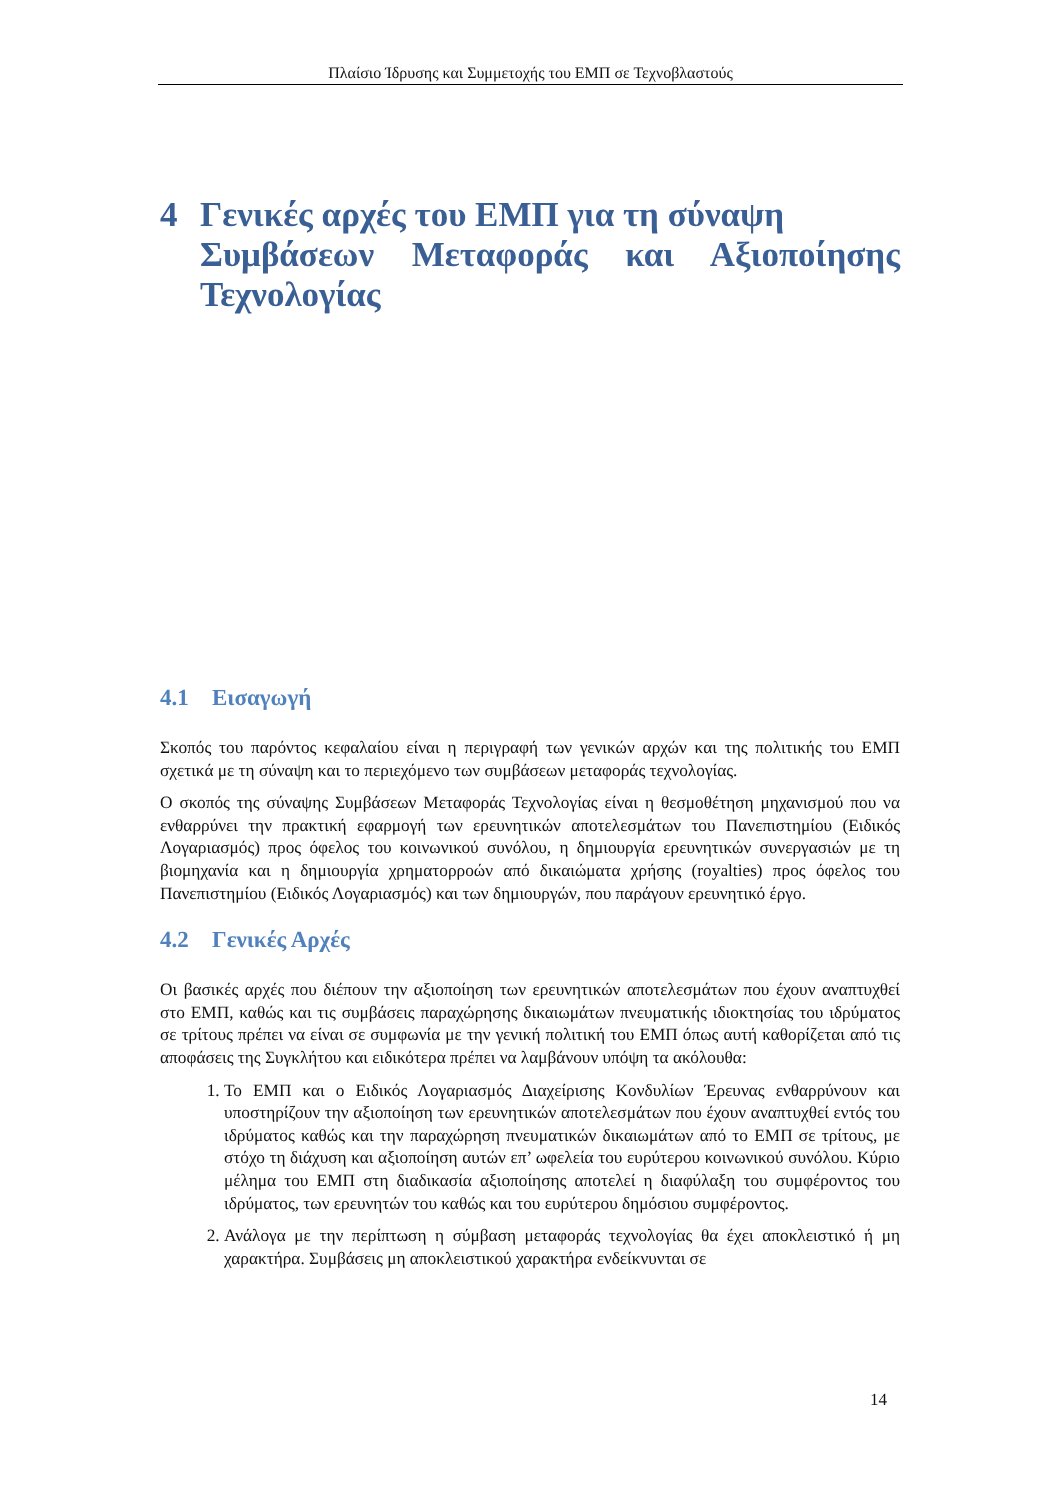Πλαίσιο Ίδρυσης και Συμμετοχής του ΕΜΠ σε Τεχνοβλαστούς
4 Γενικές αρχές του ΕΜΠ για τη σύναψη
Συμβάσεων Μεταφοράς και Αξιοποίησης Τεχνολογίας
4.1 Εισαγωγή
Σκοπός του παρόντος κεφαλαίου είναι η περιγραφή των γενικών αρχών και της πολιτικής του ΕΜΠ σχετικά με τη σύναψη και το περιεχόμενο των συμβάσεων μεταφοράς τεχνολογίας.
Ο σκοπός της σύναψης Συμβάσεων Μεταφοράς Τεχνολογίας είναι η θεσμοθέτηση μηχανισμού που να ενθαρρύνει την πρακτική εφαρμογή των ερευνητικών αποτελεσμάτων του Πανεπιστημίου (Ειδικός Λογαριασμός) προς όφελος του κοινωνικού συνόλου, η δημιουργία ερευνητικών συνεργασιών με τη βιομηχανία και η δημιουργία χρηματορροών από δικαιώματα χρήσης (royalties) προς όφελος του Πανεπιστημίου (Ειδικός Λογαριασμός) και των δημιουργών, που παράγουν ερευνητικό έργο.
4.2 Γενικές Αρχές
Οι βασικές αρχές που διέπουν την αξιοποίηση των ερευνητικών αποτελεσμάτων που έχουν αναπτυχθεί στο ΕΜΠ, καθώς και τις συμβάσεις παραχώρησης δικαιωμάτων πνευματικής ιδιοκτησίας του ιδρύματος σε τρίτους πρέπει να είναι σε συμφωνία με την γενική πολιτική του ΕΜΠ όπως αυτή καθορίζεται από τις αποφάσεις της Συγκλήτου και ειδικότερα πρέπει να λαμβάνουν υπόψη τα ακόλουθα:
1. Το ΕΜΠ και ο Ειδικός Λογαριασμός Διαχείρισης Κονδυλίων Έρευνας ενθαρρύνουν και υποστηρίζουν την αξιοποίηση των ερευνητικών αποτελεσμάτων που έχουν αναπτυχθεί εντός του ιδρύματος καθώς και την παραχώρηση πνευματικών δικαιωμάτων από το ΕΜΠ σε τρίτους, με στόχο τη διάχυση και αξιοποίηση αυτών επ’ ωφελεία του ευρύτερου κοινωνικού συνόλου. Κύριο μέλημα του ΕΜΠ στη διαδικασία αξιοποίησης αποτελεί η διαφύλαξη του συμφέροντος του ιδρύματος, των ερευνητών του καθώς και του ευρύτερου δημόσιου συμφέροντος.
2. Ανάλογα με την περίπτωση η σύμβαση μεταφοράς τεχνολογίας θα έχει αποκλειστικό ή μη χαρακτήρα. Συμβάσεις μη αποκλειστικού χαρακτήρα ενδείκνυνται σε
14